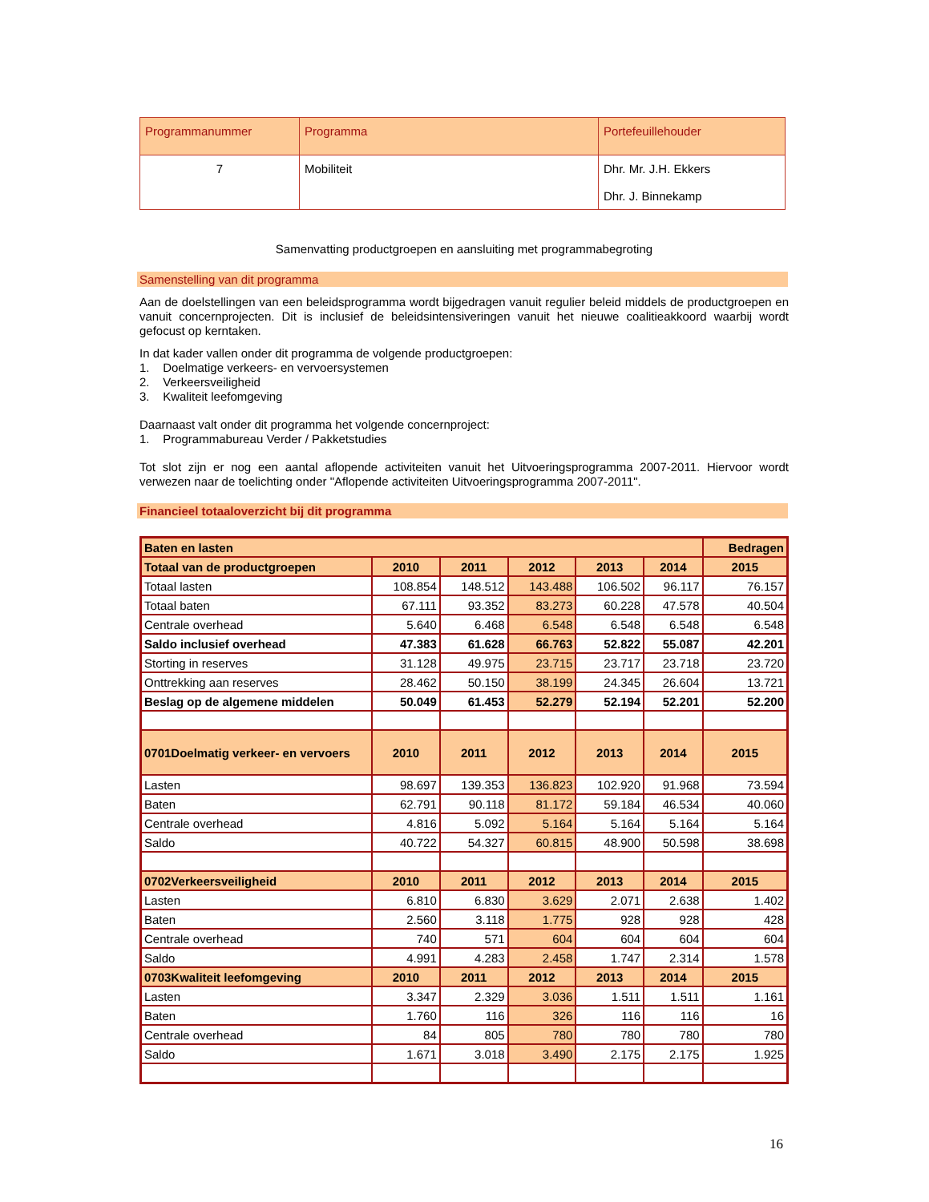| Programmanummer | Programma | Portefeuillehouder |
| 7 | Mobiliteit | Dhr. Mr. J.H. Ekkers Dhr. J. Binnekamp |
Samenvatting productgroepen en aansluiting met programmabegroting
Samenstelling van dit programma
Aan de doelstellingen van een beleidsprogramma wordt bijgedragen vanuit regulier beleid middels de productgroepen en vanuit concernprojecten. Dit is inclusief de beleidsintensiveringen vanuit het nieuwe coalitieakkoord waarbij wordt gefocust op kerntaken.
In dat kader vallen onder dit programma de volgende productgroepen:
1. Doelmatige verkeers- en vervoersystemen
2. Verkeersveiligheid
3. Kwaliteit leefomgeving
Daarnaast valt onder dit programma het volgende concernproject:
1. Programmabureau Verder / Pakketstudies
Tot slot zijn er nog een aantal aflopende activiteiten vanuit het Uitvoeringsprogramma 2007-2011. Hiervoor wordt verwezen naar de toelichting onder "Aflopende activiteiten Uitvoeringsprogramma 2007-2011".
Financieel totaaloverzicht bij dit programma
| Baten en lasten | | | | | | Bedragen |
| --- | --- | --- | --- | --- | --- | --- |
| Totaal van de productgroepen | 2010 | 2011 | 2012 | 2013 | 2014 | 2015 |
| Totaal lasten | 108.854 | 148.512 | 143.488 | 106.502 | 96.117 | 76.157 |
| Totaal baten | 67.111 | 93.352 | 83.273 | 60.228 | 47.578 | 40.504 |
| Centrale overhead | 5.640 | 6.468 | 6.548 | 6.548 | 6.548 | 6.548 |
| Saldo inclusief overhead | 47.383 | 61.628 | 66.763 | 52.822 | 55.087 | 42.201 |
| Storting in reserves | 31.128 | 49.975 | 23.715 | 23.717 | 23.718 | 23.720 |
| Onttrekking aan reserves | 28.462 | 50.150 | 38.199 | 24.345 | 26.604 | 13.721 |
| Beslag op de algemene middelen | 50.049 | 61.453 | 52.279 | 52.194 | 52.201 | 52.200 |
| 0701Doelmatig verkeer- en vervoers | 2010 | 2011 | 2012 | 2013 | 2014 | 2015 |
| Lasten | 98.697 | 139.353 | 136.823 | 102.920 | 91.968 | 73.594 |
| Baten | 62.791 | 90.118 | 81.172 | 59.184 | 46.534 | 40.060 |
| Centrale overhead | 4.816 | 5.092 | 5.164 | 5.164 | 5.164 | 5.164 |
| Saldo | 40.722 | 54.327 | 60.815 | 48.900 | 50.598 | 38.698 |
| 0702Verkeersveiligheid | 2010 | 2011 | 2012 | 2013 | 2014 | 2015 |
| Lasten | 6.810 | 6.830 | 3.629 | 2.071 | 2.638 | 1.402 |
| Baten | 2.560 | 3.118 | 1.775 | 928 | 928 | 428 |
| Centrale overhead | 740 | 571 | 604 | 604 | 604 | 604 |
| Saldo | 4.991 | 4.283 | 2.458 | 1.747 | 2.314 | 1.578 |
| 0703Kwaliteit leefomgeving | 2010 | 2011 | 2012 | 2013 | 2014 | 2015 |
| Lasten | 3.347 | 2.329 | 3.036 | 1.511 | 1.511 | 1.161 |
| Baten | 1.760 | 116 | 326 | 116 | 116 | 16 |
| Centrale overhead | 84 | 805 | 780 | 780 | 780 | 780 |
| Saldo | 1.671 | 3.018 | 3.490 | 2.175 | 2.175 | 1.925 |
16